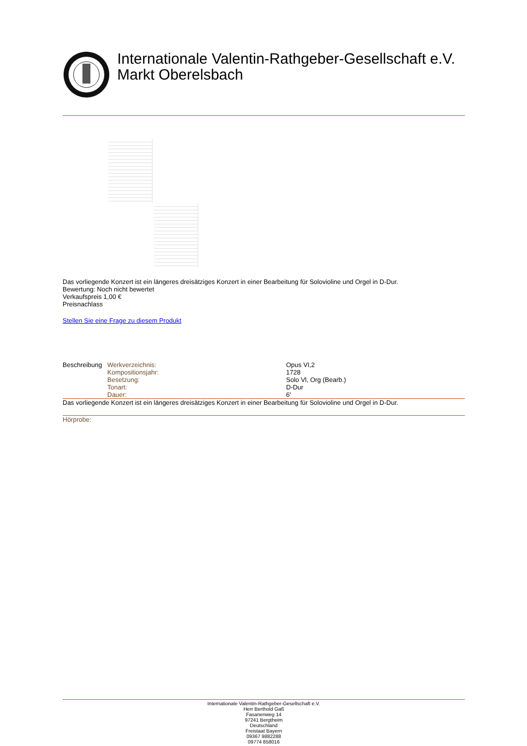Internationale Valentin-Rathgeber-Gesellschaft e.V.
Markt Oberelsbach
Das vorliegende Konzert ist ein längeres dreisätziges Konzert in einer Bearbeitung für Solovioline und Orgel in D-Dur.
Bewertung: Noch nicht bewertet
Verkaufspreis 1,00 €
Preisnachlass
Stellen Sie eine Frage zu diesem Produkt
| Beschreibung | Werkverzeichnis: | Opus VI,2 |
| | Kompositionsjahr: | 1728 |
| | Besetzung: | Solo Vl, Org (Bearb.) |
| | Tonart: | D-Dur |
| | Dauer: | 6' |
Das vorliegende Konzert ist ein längeres dreisätziges Konzert in einer Bearbeitung für Solovioline und Orgel in D-Dur.
Hörprobe:
Internationale Valentin-Rathgeber-Gesellschaft e.V.
Herr Berthold Gaß
Fasanenweg 14
97241 Bergtheim
Deutschland
Freistaat Bayern
09367 9882288
09774 858016